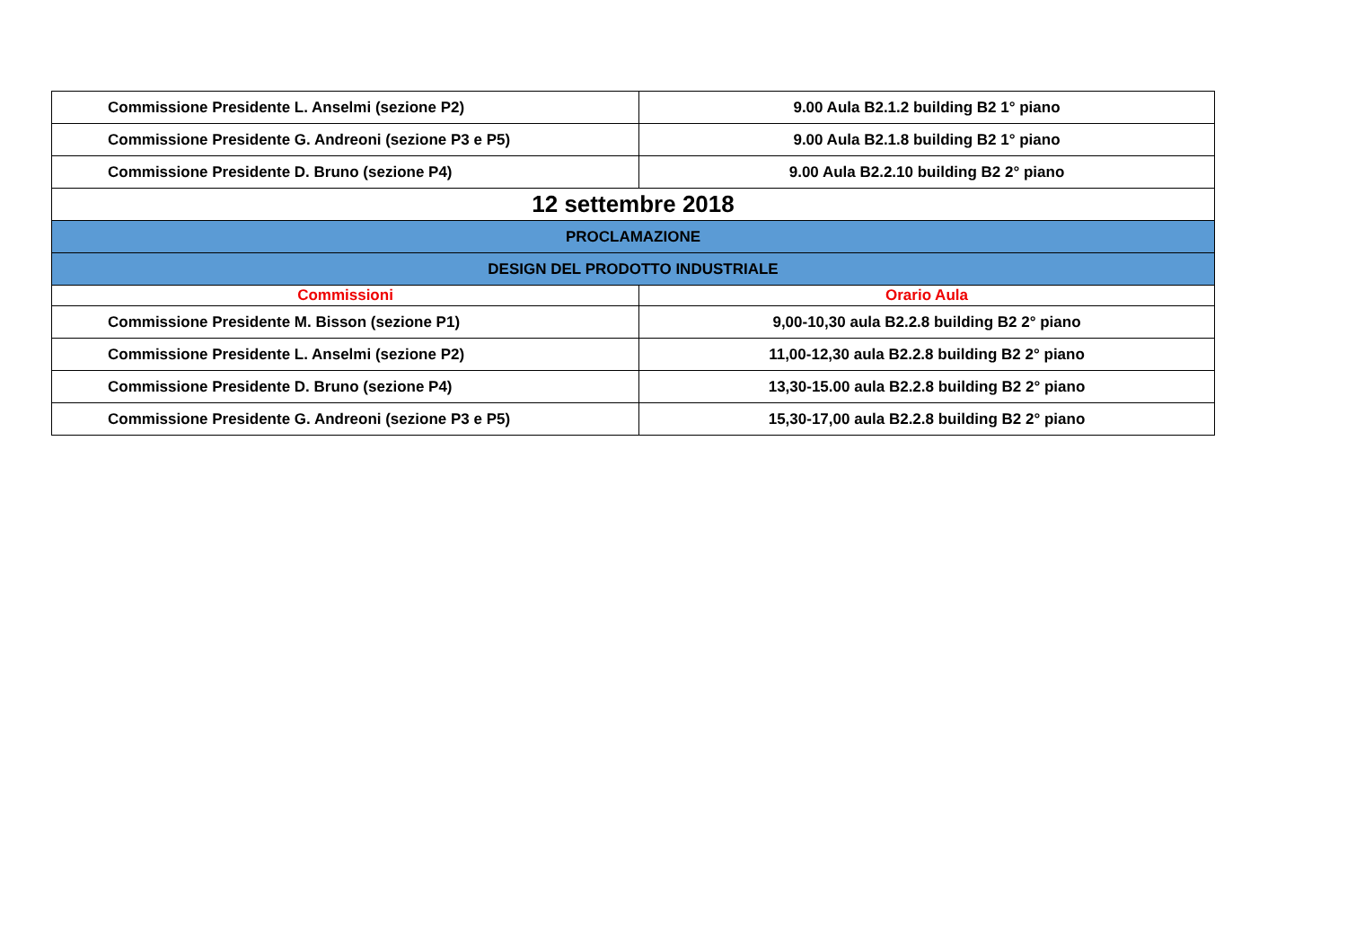| Commissione Presidente L. Anselmi (sezione P2) | 9.00 Aula B2.1.2 building B2 1° piano |
| Commissione Presidente G. Andreoni (sezione P3 e P5) | 9.00 Aula B2.1.8 building B2 1° piano |
| Commissione Presidente D. Bruno (sezione P4) | 9.00 Aula B2.2.10 building B2 2° piano |
| 12 settembre 2018 | |
| PROCLAMAZIONE | |
| DESIGN DEL PRODOTTO INDUSTRIALE | |
| Commissioni | Orario Aula |
| Commissione Presidente M. Bisson (sezione P1) | 9,00-10,30 aula B2.2.8 building B2 2° piano |
| Commissione Presidente L. Anselmi (sezione P2) | 11,00-12,30 aula B2.2.8 building B2 2° piano |
| Commissione Presidente D. Bruno (sezione P4) | 13,30-15.00 aula B2.2.8 building B2 2° piano |
| Commissione Presidente G. Andreoni (sezione P3 e P5) | 15,30-17,00 aula B2.2.8 building B2 2° piano |